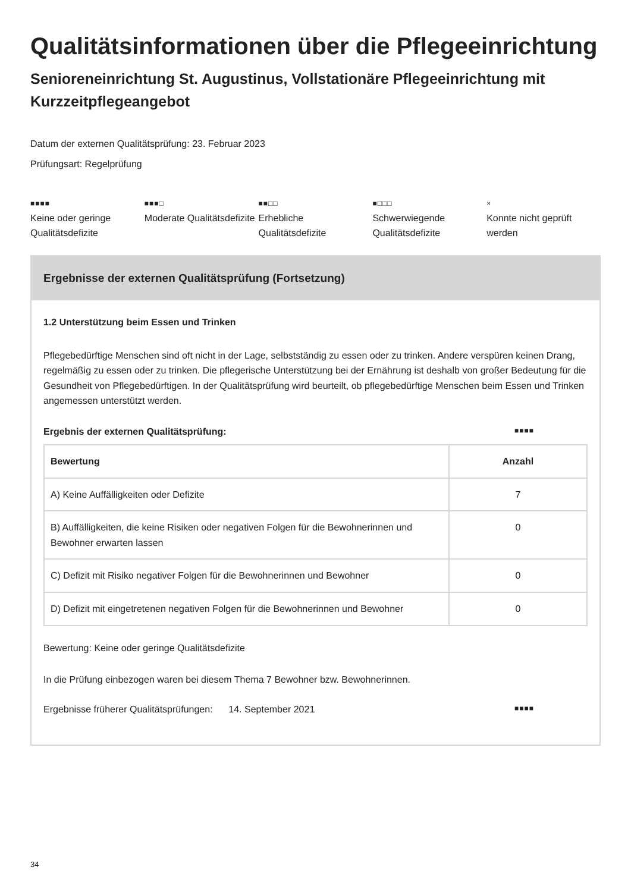Qualitätsinformationen über die Pflegeeinrichtung
Senioreneinrichtung St. Augustinus, Vollstationäre Pflegeeinrichtung mit Kurzzeitpflegeangebot
Datum der externen Qualitätsprüfung: 23. Februar 2023
Prüfungsart: Regelprüfung
■■■■
Keine oder geringe Qualitätsdefizite
■■■□
Moderate Qualitätsdefizite
■■□□
Erhebliche Qualitätsdefizite
■□□□
Schwerwiegende Qualitätsdefizite
×
Konnte nicht geprüft werden
Ergebnisse der externen Qualitätsprüfung (Fortsetzung)
1.2 Unterstützung beim Essen und Trinken
Pflegebedürftige Menschen sind oft nicht in der Lage, selbstständig zu essen oder zu trinken. Andere verspüren keinen Drang, regelmäßig zu essen oder zu trinken. Die pflegerische Unterstützung bei der Ernährung ist deshalb von großer Bedeutung für die Gesundheit von Pflegebedürftigen. In der Qualitätsprüfung wird beurteilt, ob pflegebedürftige Menschen beim Essen und Trinken angemessen unterstützt werden.
Ergebnis der externen Qualitätsprüfung: ■■■■
| Bewertung | Anzahl |
| --- | --- |
| A) Keine Auffälligkeiten oder Defizite | 7 |
| B) Auffälligkeiten, die keine Risiken oder negativen Folgen für die Bewohnerinnen und Bewohner erwarten lassen | 0 |
| C) Defizit mit Risiko negativer Folgen für die Bewohnerinnen und Bewohner | 0 |
| D) Defizit mit eingetretenen negativen Folgen für die Bewohnerinnen und Bewohner | 0 |
Bewertung: Keine oder geringe Qualitätsdefizite
In die Prüfung einbezogen waren bei diesem Thema 7 Bewohner bzw. Bewohnerinnen.
Ergebnisse früherer Qualitätsprüfungen: 14. September 2021 ■■■■
34